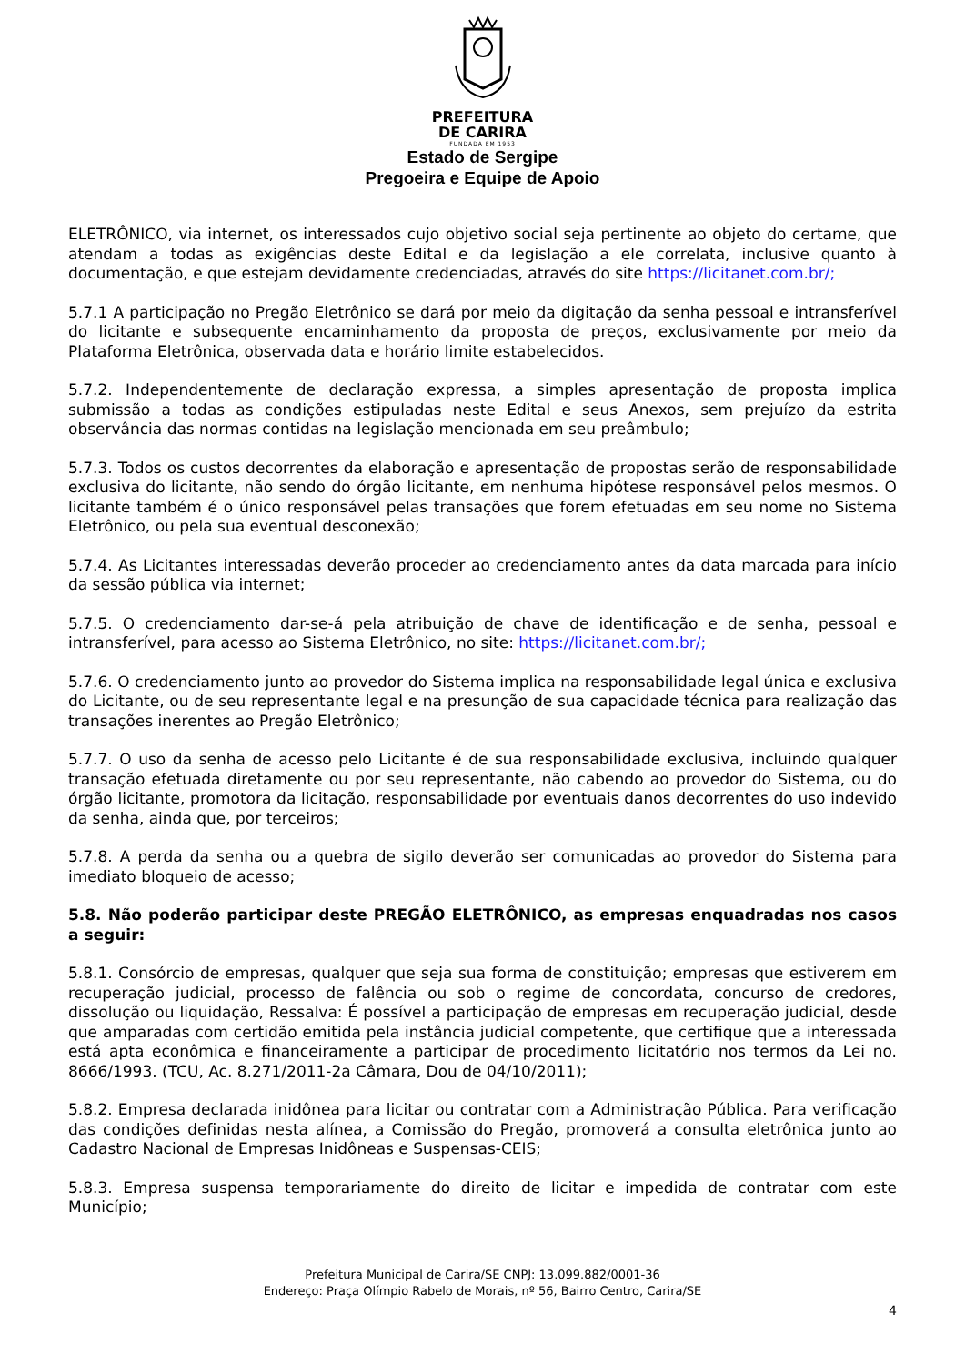PREFEITURA
DE CARIRA
FUNDADA EM 1953
Estado de Sergipe
Pregoeira e Equipe de Apoio
ELETRÔNICO, via internet, os interessados cujo objetivo social seja pertinente ao objeto do certame, que atendam a todas as exigências deste Edital e da legislação a ele correlata, inclusive quanto à documentação, e que estejam devidamente credenciadas, através do site https://licitanet.com.br/;
5.7.1 A participação no Pregão Eletrônico se dará por meio da digitação da senha pessoal e intransferível do licitante e subsequente encaminhamento da proposta de preços, exclusivamente por meio da Plataforma Eletrônica, observada data e horário limite estabelecidos.
5.7.2. Independentemente de declaração expressa, a simples apresentação de proposta implica submissão a todas as condições estipuladas neste Edital e seus Anexos, sem prejuízo da estrita observância das normas contidas na legislação mencionada em seu preâmbulo;
5.7.3. Todos os custos decorrentes da elaboração e apresentação de propostas serão de responsabilidade exclusiva do licitante, não sendo do órgão licitante, em nenhuma hipótese responsável pelos mesmos. O licitante também é o único responsável pelas transações que forem efetuadas em seu nome no Sistema Eletrônico, ou pela sua eventual desconexão;
5.7.4. As Licitantes interessadas deverão proceder ao credenciamento antes da data marcada para início da sessão pública via internet;
5.7.5. O credenciamento dar-se-á pela atribuição de chave de identificação e de senha, pessoal e intransferível, para acesso ao Sistema Eletrônico, no site: https://licitanet.com.br/;
5.7.6. O credenciamento junto ao provedor do Sistema implica na responsabilidade legal única e exclusiva do Licitante, ou de seu representante legal e na presunção de sua capacidade técnica para realização das transações inerentes ao Pregão Eletrônico;
5.7.7. O uso da senha de acesso pelo Licitante é de sua responsabilidade exclusiva, incluindo qualquer transação efetuada diretamente ou por seu representante, não cabendo ao provedor do Sistema, ou do órgão licitante, promotora da licitação, responsabilidade por eventuais danos decorrentes do uso indevido da senha, ainda que, por terceiros;
5.7.8. A perda da senha ou a quebra de sigilo deverão ser comunicadas ao provedor do Sistema para imediato bloqueio de acesso;
5.8. Não poderão participar deste PREGÃO ELETRÔNICO, as empresas enquadradas nos casos a seguir:
5.8.1. Consórcio de empresas, qualquer que seja sua forma de constituição; empresas que estiverem em recuperação judicial, processo de falência ou sob o regime de concordata, concurso de credores, dissolução ou liquidação, Ressalva: É possível a participação de empresas em recuperação judicial, desde que amparadas com certidão emitida pela instância judicial competente, que certifique que a interessada está apta econômica e financeiramente a participar de procedimento licitatório nos termos da Lei no. 8666/1993. (TCU, Ac. 8.271/2011-2a Câmara, Dou de 04/10/2011);
5.8.2. Empresa declarada inidônea para licitar ou contratar com a Administração Pública. Para verificação das condições definidas nesta alínea, a Comissão do Pregão, promoverá a consulta eletrônica junto ao Cadastro Nacional de Empresas Inidôneas e Suspensas-CEIS;
5.8.3. Empresa suspensa temporariamente do direito de licitar e impedida de contratar com este Município;
Prefeitura Municipal de Carira/SE CNPJ: 13.099.882/0001-36
Endereço: Praça Olímpio Rabelo de Morais, nº 56, Bairro Centro, Carira/SE
4